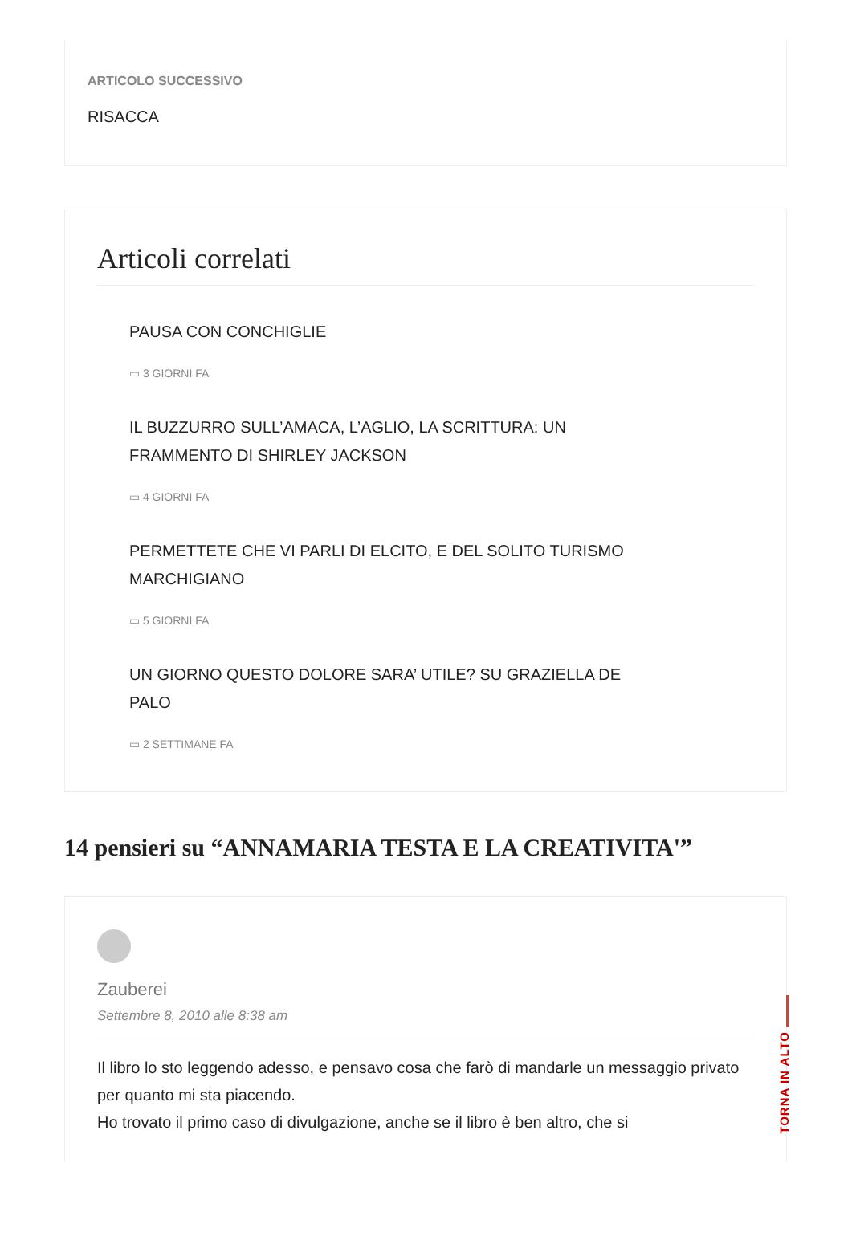ARTICOLO SUCCESSIVO
RISACCA
Articoli correlati
PAUSA CON CONCHIGLIE
▭ 3 GIORNI FA
IL BUZZURRO SULL’AMACA, L’AGLIO, LA SCRITTURA: UN
FRAMMENTO DI SHIRLEY JACKSON
▭ 4 GIORNI FA
PERMETTETE CHE VI PARLI DI ELCITO, E DEL SOLITO TURISMO
MARCHIGIANO
▭ 5 GIORNI FA
UN GIORNO QUESTO DOLORE SARA’ UTILE? SU GRAZIELLA DE
PALO
▭ 2 SETTIMANE FA
14 pensieri su “ANNAMARIA TESTA E LA CREATIVITA'”
Zauberei
Settembre 8, 2010 alle 8:38 am
Il libro lo sto leggendo adesso, e pensavo cosa che farò di mandarle un messaggio privato per quanto mi sta piacendo.
Ho trovato il primo caso di divulgazione, anche se il libro è ben altro, che si
TORNA IN ALTO